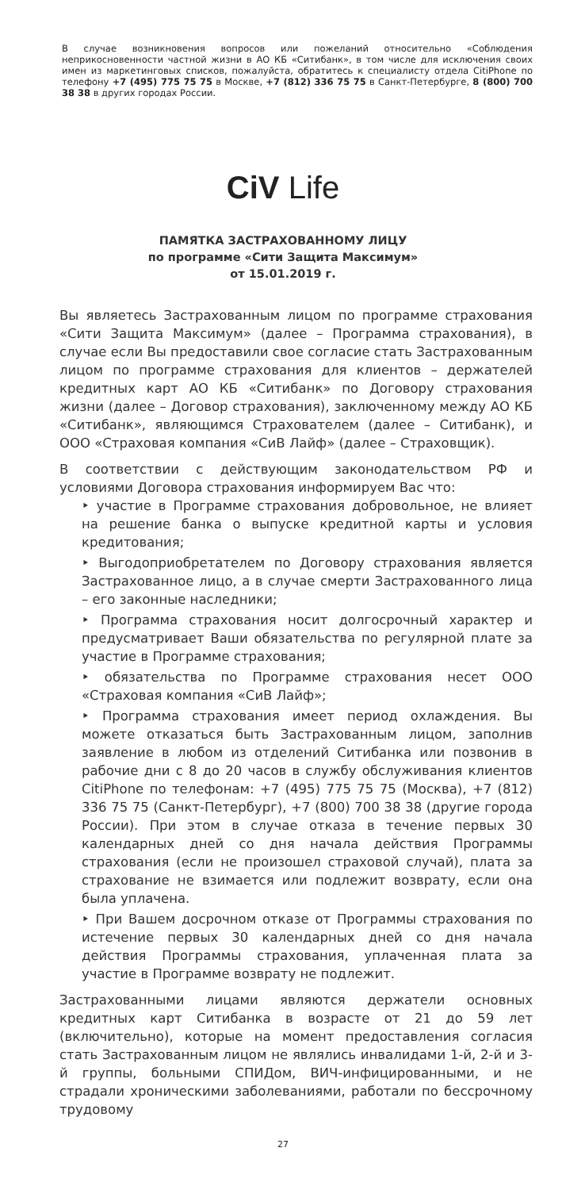В случае возникновения вопросов или пожеланий относительно «Соблюдения неприкосновенности частной жизни в АО КБ «Ситибанк», в том числе для исключения своих имен из маркетинговых списков, пожалуйста, обратитесь к специалисту отдела CitiPhone по телефону +7 (495) 775 75 75 в Москве, +7 (812) 336 75 75 в Санкт-Петербурге, 8 (800) 700 38 38 в других городах России.
CiV Life
ПАМЯТКА ЗАСТРАХОВАННОМУ ЛИЦУ
по программе «Сити Защита Максимум»
от 15.01.2019 г.
Вы являетесь Застрахованным лицом по программе страхования «Сити Защита Максимум» (далее – Программа страхования), в случае если Вы предоставили свое согласие стать Застрахованным лицом по программе страхования для клиентов – держателей кредитных карт АО КБ «Ситибанк» по Договору страхования жизни (далее – Договор страхования), заключенному между АО КБ «Ситибанк», являющимся Страхователем (далее – Ситибанк), и ООО «Страховая компания «СиВ Лайф» (далее – Страховщик).
В соответствии с действующим законодательством РФ и условиями Договора страхования информируем Вас что:
‣ участие в Программе страхования добровольное, не влияет на решение банка о выпуске кредитной карты и условия кредитования;
‣ Выгодоприобретателем по Договору страхования является Застрахованное лицо, а в случае смерти Застрахованного лица – его законные наследники;
‣ Программа страхования носит долгосрочный характер и предусматривает Ваши обязательства по регулярной плате за участие в Программе страхования;
‣ обязательства по Программе страхования несет ООО «Страховая компания «СиВ Лайф»;
‣ Программа страхования имеет период охлаждения. Вы можете отказаться быть Застрахованным лицом, заполнив заявление в любом из отделений Ситибанка или позвонив в рабочие дни с 8 до 20 часов в службу обслуживания клиентов CitiPhone по телефонам: +7 (495) 775 75 75 (Москва), +7 (812) 336 75 75 (Санкт-Петербург), +7 (800) 700 38 38 (другие города России). При этом в случае отказа в течение первых 30 календарных дней со дня начала действия Программы страхования (если не произошел страховой случай), плата за страхование не взимается или подлежит возврату, если она была уплачена.
‣ При Вашем досрочном отказе от Программы страхования по истечение первых 30 календарных дней со дня начала действия Программы страхования, уплаченная плата за участие в Программе возврату не подлежит.
Застрахованными лицами являются держатели основных кредитных карт Ситибанка в возрасте от 21 до 59 лет (включительно), которые на момент предоставления согласия стать Застрахованным лицом не являлись инвалидами 1-й, 2-й и 3-й группы, больными СПИДом, ВИЧ-инфицированными, и не страдали хроническими заболеваниями, работали по бессрочному трудовому
27